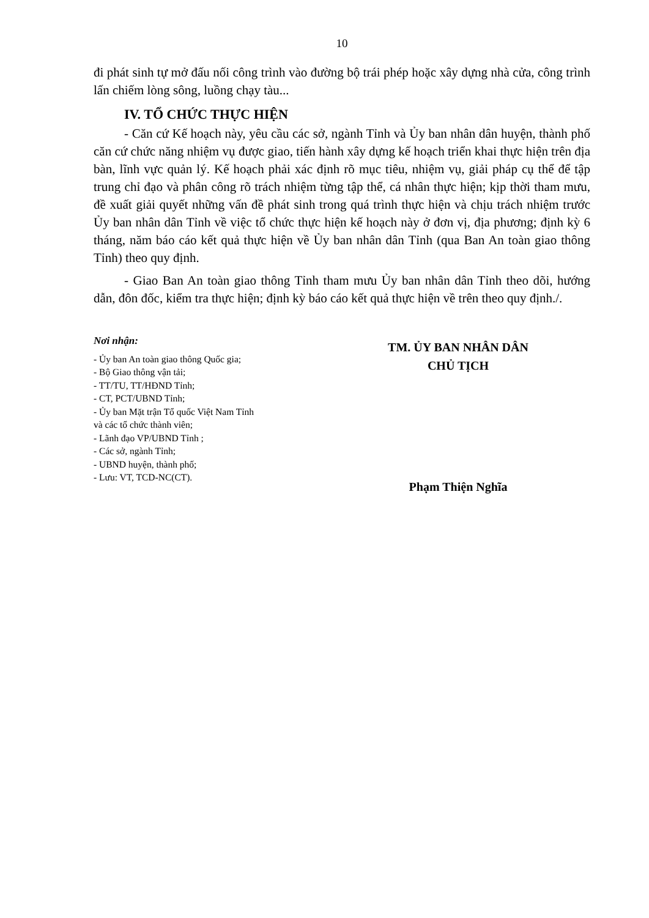10
đi phát sinh tự mở đấu nối công trình vào đường bộ trái phép hoặc xây dựng nhà cửa, công trình lấn chiếm lòng sông, luồng chạy tàu...
IV. TỔ CHỨC THỰC HIỆN
- Căn cứ Kế hoạch này, yêu cầu các sở, ngành Tỉnh và Ủy ban nhân dân huyện, thành phố căn cứ chức năng nhiệm vụ được giao, tiến hành xây dựng kế hoạch triển khai thực hiện trên địa bàn, lĩnh vực quản lý. Kế hoạch phải xác định rõ mục tiêu, nhiệm vụ, giải pháp cụ thể để tập trung chỉ đạo và phân công rõ trách nhiệm từng tập thể, cá nhân thực hiện; kịp thời tham mưu, đề xuất giải quyết những vấn đề phát sinh trong quá trình thực hiện và chịu trách nhiệm trước Ủy ban nhân dân Tỉnh về việc tổ chức thực hiện kế hoạch này ở đơn vị, địa phương; định kỳ 6 tháng, năm báo cáo kết quả thực hiện về Ủy ban nhân dân Tỉnh (qua Ban An toàn giao thông Tỉnh) theo quy định.
- Giao Ban An toàn giao thông Tỉnh tham mưu Ủy ban nhân dân Tỉnh theo dõi, hướng dẫn, đôn đốc, kiểm tra thực hiện; định kỳ báo cáo kết quả thực hiện về trên theo quy định./.
Nơi nhận:
- Ủy ban An toàn giao thông Quốc gia;
- Bộ Giao thông vận tải;
- TT/TU, TT/HĐND Tỉnh;
- CT, PCT/UBND Tỉnh;
- Ủy ban Mặt trận Tổ quốc Việt Nam Tỉnh
và các tổ chức thành viên;
- Lãnh đạo VP/UBND Tỉnh ;
- Các sở, ngành Tỉnh;
- UBND huyện, thành phố;
- Lưu: VT, TCD-NC(CT).
TM. ỦY BAN NHÂN DÂN
CHỦ TỊCH
Phạm Thiện Nghĩa